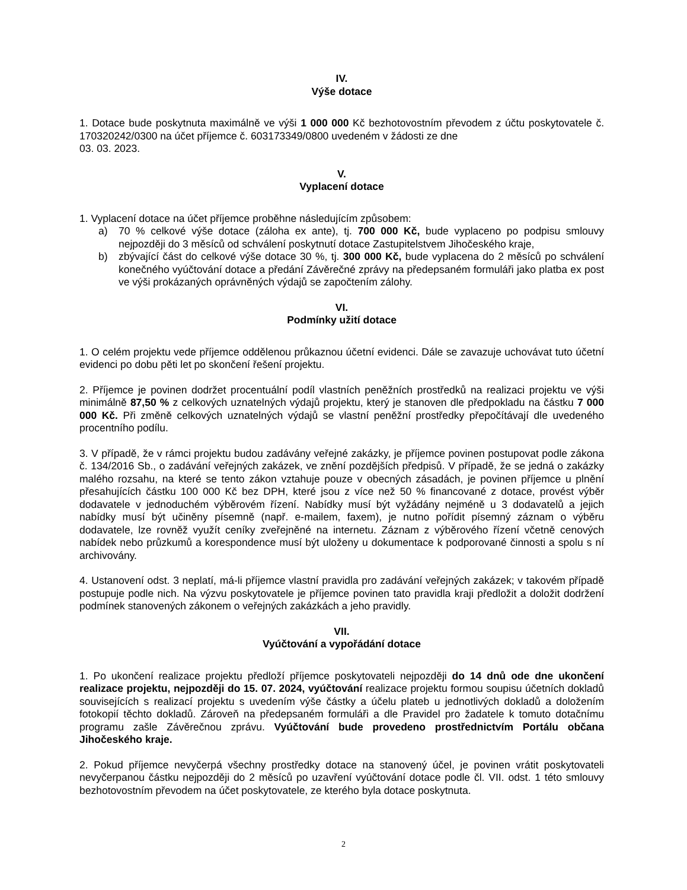IV.
Výše dotace
1. Dotace bude poskytnuta maximálně ve výši 1 000 000 Kč bezhotovostním převodem z účtu poskytovatele č. 170320242/0300 na účet příjemce č. 603173349/0800 uvedeném v žádosti ze dne
03. 03. 2023.
V.
Vyplacení dotace
1. Vyplacení dotace na účet příjemce proběhne následujícím způsobem:
a) 70 % celkové výše dotace (záloha ex ante), tj. 700 000 Kč, bude vyplaceno po podpisu smlouvy nejpozději do 3 měsíců od schválení poskytnutí dotace Zastupitelstvem Jihočeského kraje,
b) zbývající část do celkové výše dotace 30 %, tj. 300 000 Kč, bude vyplacena do 2 měsíců po schválení konečného vyúčtování dotace a předání Závěrečné zprávy na předepsaném formuláři jako platba ex post ve výši prokázaných oprávněných výdajů se započtením zálohy.
VI.
Podmínky užití dotace
1. O celém projektu vede příjemce oddělenou průkaznou účetní evidenci. Dále se zavazuje uchovávat tuto účetní evidenci po dobu pěti let po skončení řešení projektu.
2. Příjemce je povinen dodržet procentuální podíl vlastních peněžních prostředků na realizaci projektu ve výši minimálně 87,50 % z celkových uznatelných výdajů projektu, který je stanoven dle předpokladu na částku 7 000 000 Kč. Při změně celkových uznatelných výdajů se vlastní peněžní prostředky přepočítávají dle uvedeného procentního podílu.
3. V případě, že v rámci projektu budou zadávány veřejné zakázky, je příjemce povinen postupovat podle zákona č. 134/2016 Sb., o zadávání veřejných zakázek, ve znění pozdějších předpisů. V případě, že se jedná o zakázky malého rozsahu, na které se tento zákon vztahuje pouze v obecných zásadách, je povinen příjemce u plnění přesahujících částku 100 000 Kč bez DPH, které jsou z více než 50 % financované z dotace, provést výběr dodavatele v jednoduchém výběrovém řízení. Nabídky musí být vyžádány nejméně u 3 dodavatelů a jejich nabídky musí být učiněny písemně (např. e-mailem, faxem), je nutno pořídit písemný záznam o výběru dodavatele, lze rovněž využít ceníky zveřejněné na internetu. Záznam z výběrového řízení včetně cenových nabídek nebo průzkumů a korespondence musí být uloženy u dokumentace k podporované činnosti a spolu s ní archivovány.
4. Ustanovení odst. 3 neplatí, má-li příjemce vlastní pravidla pro zadávání veřejných zakázek; v takovém případě postupuje podle nich. Na výzvu poskytovatele je příjemce povinen tato pravidla kraji předložit a doložit dodržení podmínek stanovených zákonem o veřejných zakázkách a jeho pravidly.
VII.
Vyúčtování a vypořádání dotace
1. Po ukončení realizace projektu předloží příjemce poskytovateli nejpozději do 14 dnů ode dne ukončení realizace projektu, nejpozději do 15. 07. 2024, vyúčtování realizace projektu formou soupisu účetních dokladů souvisejících s realizací projektu s uvedením výše částky a účelu plateb u jednotlivých dokladů a doložením fotokopií těchto dokladů. Zároveň na předepsaném formuláři a dle Pravidel pro žadatele k tomuto dotačnímu programu zašle Závěrečnou zprávu. Vyúčtování bude provedeno prostřednictvím Portálu občana Jihočeského kraje.
2. Pokud příjemce nevyčerpá všechny prostředky dotace na stanovený účel, je povinen vrátit poskytovateli nevyčerpanou částku nejpozději do 2 měsíců po uzavření vyúčtování dotace podle čl. VII. odst. 1 této smlouvy bezhotovostním převodem na účet poskytovatele, ze kterého byla dotace poskytnuta.
2